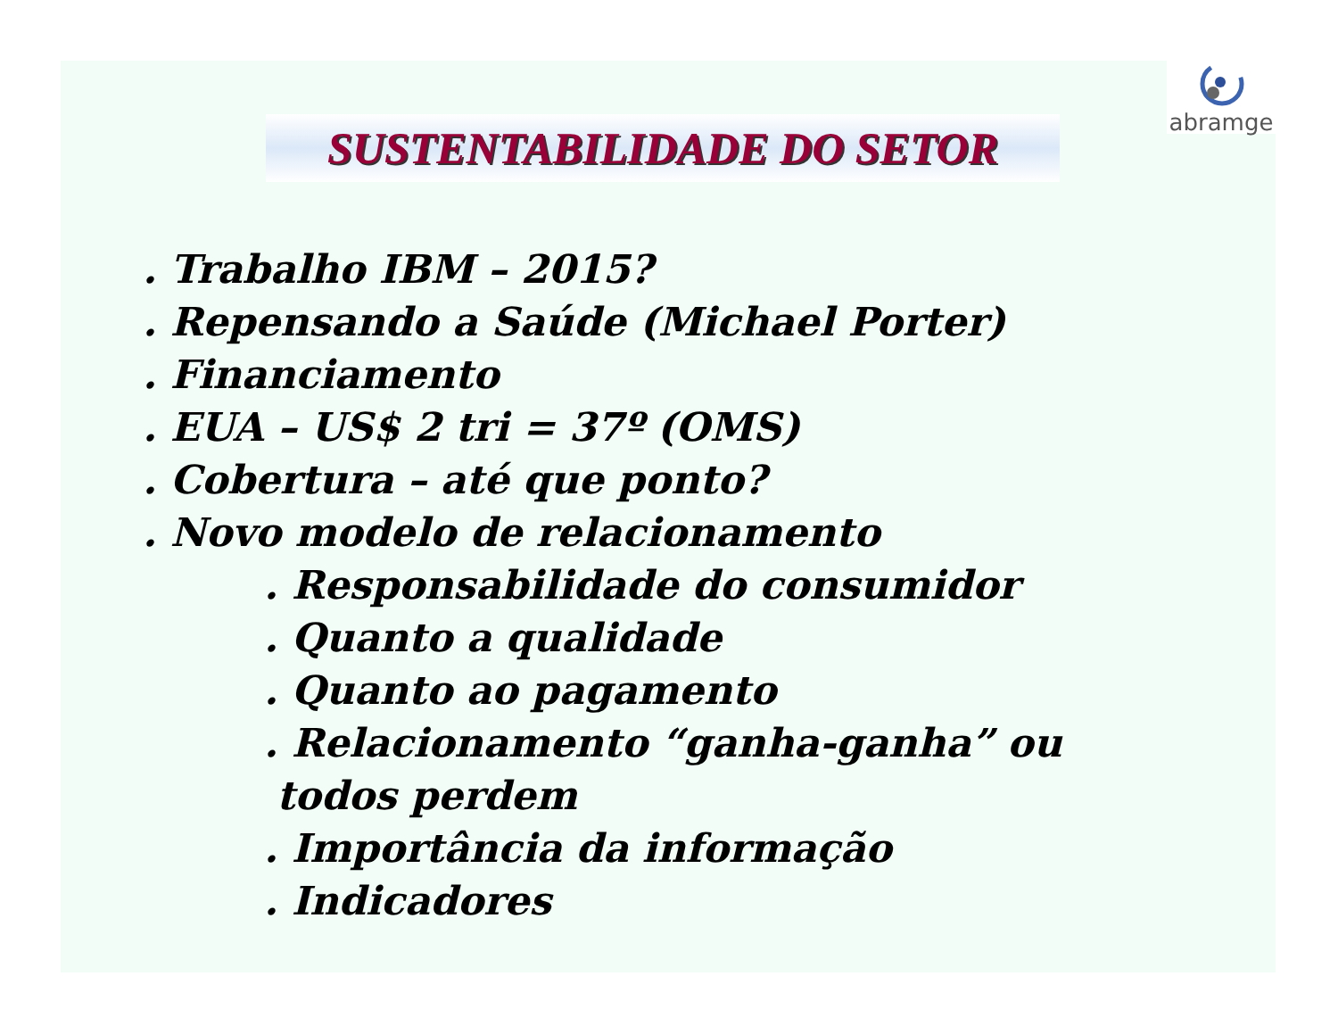abramge
SUSTENTABILIDADE DO SETOR
. Trabalho IBM – 2015?
. Repensando a Saúde (Michael Porter)
. Financiamento
. EUA – US$ 2 tri = 37º (OMS)
. Cobertura – até que ponto?
. Novo modelo de relacionamento
. Responsabilidade do consumidor
. Quanto a qualidade
. Quanto ao pagamento
. Relacionamento “ganha-ganha” ou
todos perdem
. Importância da informação
. Indicadores